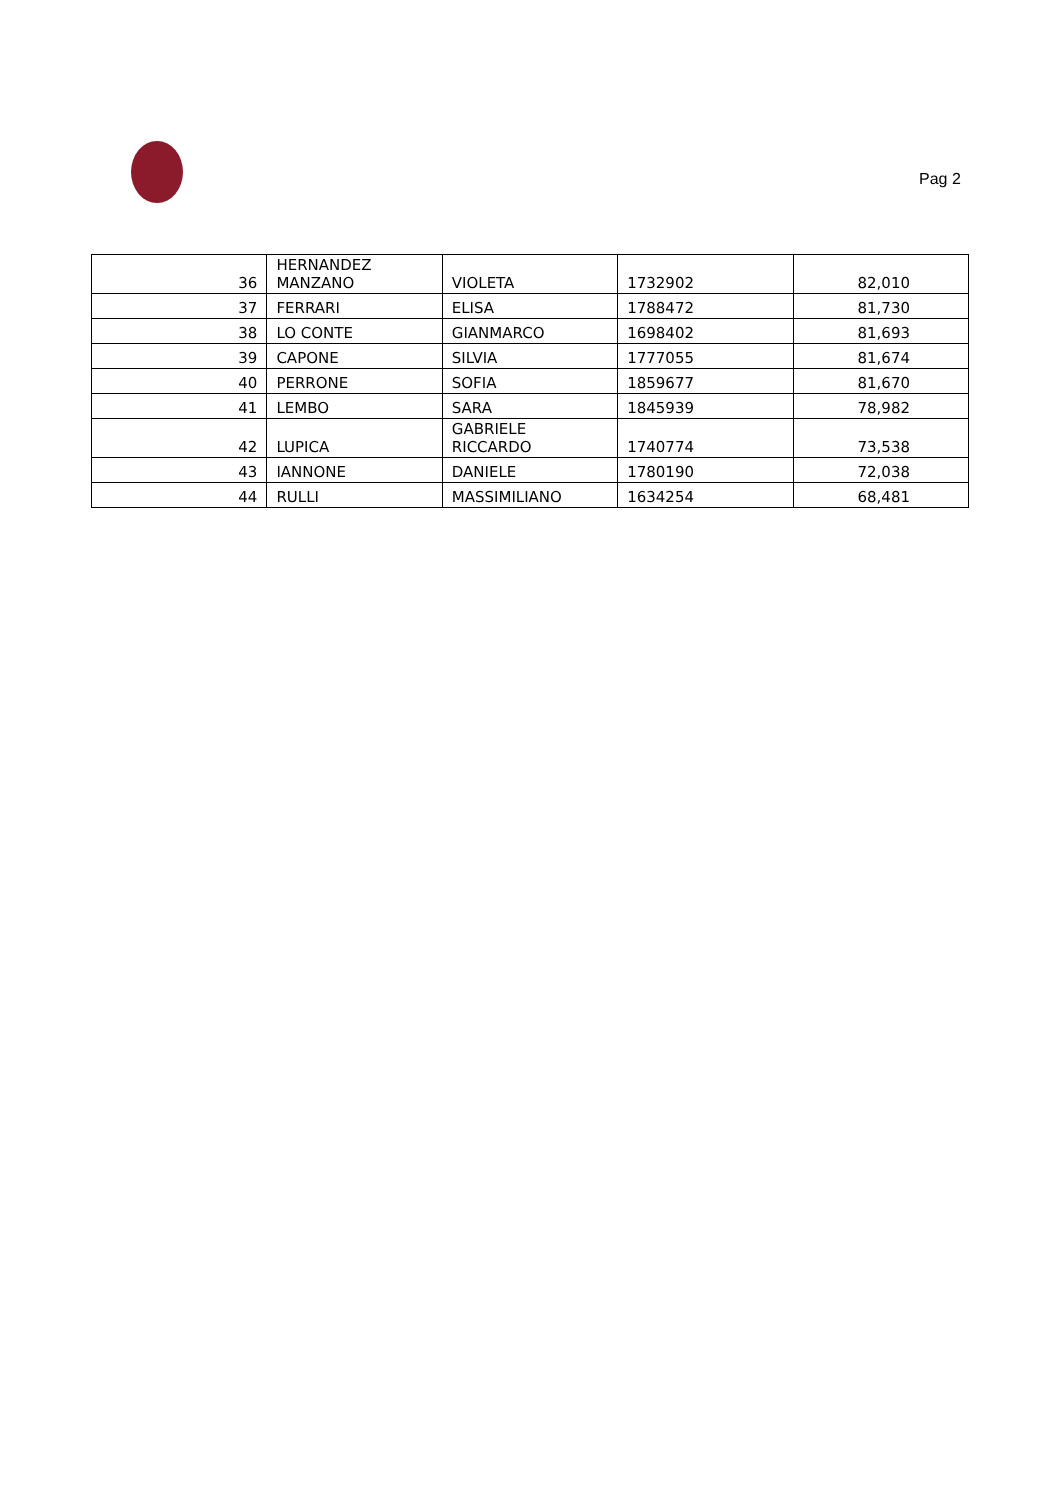Pag 2
| 36 | HERNANDEZ MANZANO | VIOLETA | 1732902 | 82,010 |
| 37 | FERRARI | ELISA | 1788472 | 81,730 |
| 38 | LO CONTE | GIANMARCO | 1698402 | 81,693 |
| 39 | CAPONE | SILVIA | 1777055 | 81,674 |
| 40 | PERRONE | SOFIA | 1859677 | 81,670 |
| 41 | LEMBO | SARA | 1845939 | 78,982 |
| 42 | LUPICA | GABRIELE RICCARDO | 1740774 | 73,538 |
| 43 | IANNONE | DANIELE | 1780190 | 72,038 |
| 44 | RULLI | MASSIMILIANO | 1634254 | 68,481 |